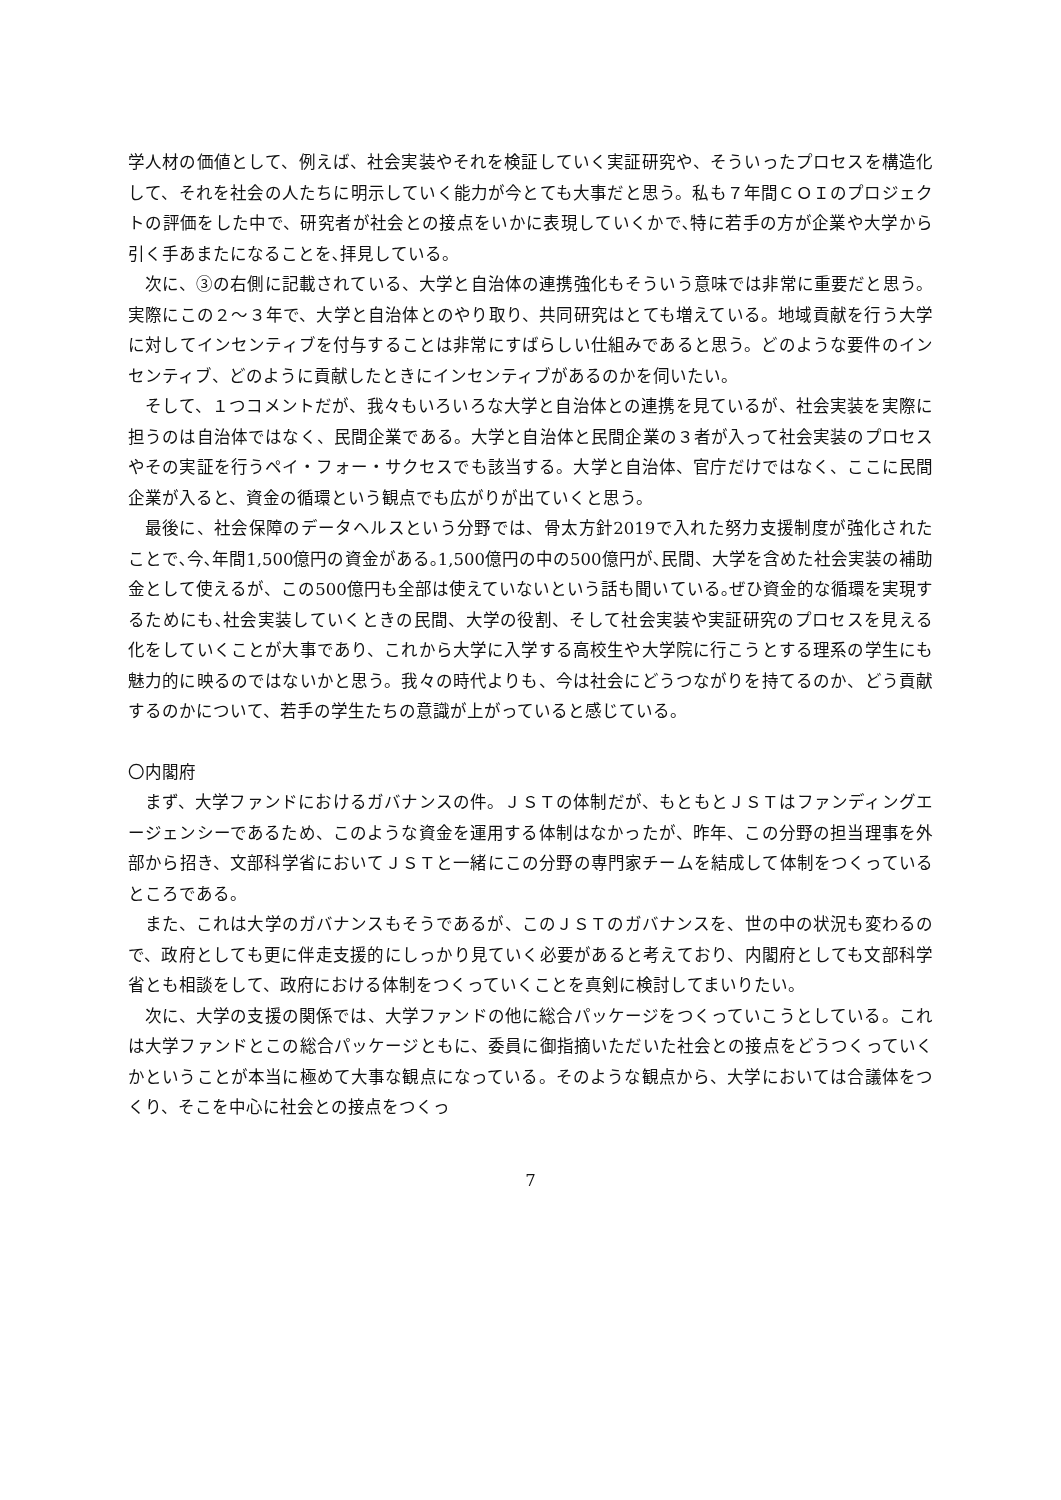学人材の価値として、例えば、社会実装やそれを検証していく実証研究や、そういったプロセスを構造化して、それを社会の人たちに明示していく能力が今とても大事だと思う。私も７年間ＣＯＩのプロジェクトの評価をした中で、研究者が社会との接点をいかに表現していくかで､特に若手の方が企業や大学から引く手あまたになることを､拝見している。
次に、③の右側に記載されている、大学と自治体の連携強化もそういう意味では非常に重要だと思う。実際にこの２～３年で、大学と自治体とのやり取り、共同研究はとても増えている。地域貢献を行う大学に対してインセンティブを付与することは非常にすばらしい仕組みであると思う。どのような要件のインセンティブ、どのように貢献したときにインセンティブがあるのかを伺いたい。
そして、１つコメントだが、我々もいろいろな大学と自治体との連携を見ているが、社会実装を実際に担うのは自治体ではなく、民間企業である。大学と自治体と民間企業の３者が入って社会実装のプロセスやその実証を行うペイ・フォー・サクセスでも該当する。大学と自治体、官庁だけではなく、ここに民間企業が入ると、資金の循環という観点でも広がりが出ていくと思う。
最後に、社会保障のデータヘルスという分野では、骨太方針2019で入れた努力支援制度が強化されたことで､今､年間1,500億円の資金がある｡1,500億円の中の500億円が､民間、大学を含めた社会実装の補助金として使えるが、この500億円も全部は使えていないという話も聞いている｡ぜひ資金的な循環を実現するためにも､社会実装していくときの民間、大学の役割、そして社会実装や実証研究のプロセスを見える化をしていくことが大事であり、これから大学に入学する高校生や大学院に行こうとする理系の学生にも魅力的に映るのではないかと思う。我々の時代よりも、今は社会にどうつながりを持てるのか、どう貢献するのかについて、若手の学生たちの意識が上がっていると感じている。
〇内閣府
まず、大学ファンドにおけるガバナンスの件。ＪＳＴの体制だが、もともとＪＳＴはファンディングエージェンシーであるため、このような資金を運用する体制はなかったが、昨年、この分野の担当理事を外部から招き、文部科学省においてＪＳＴと一緒にこの分野の専門家チームを結成して体制をつくっているところである。
また、これは大学のガバナンスもそうであるが、このＪＳＴのガバナンスを、世の中の状況も変わるので、政府としても更に伴走支援的にしっかり見ていく必要があると考えており、内閣府としても文部科学省とも相談をして、政府における体制をつくっていくことを真剣に検討してまいりたい。
次に、大学の支援の関係では、大学ファンドの他に総合パッケージをつくっていこうとしている。これは大学ファンドとこの総合パッケージともに、委員に御指摘いただいた社会との接点をどうつくっていくかということが本当に極めて大事な観点になっている。そのような観点から、大学においては合議体をつくり、そこを中心に社会との接点をつくっ
7